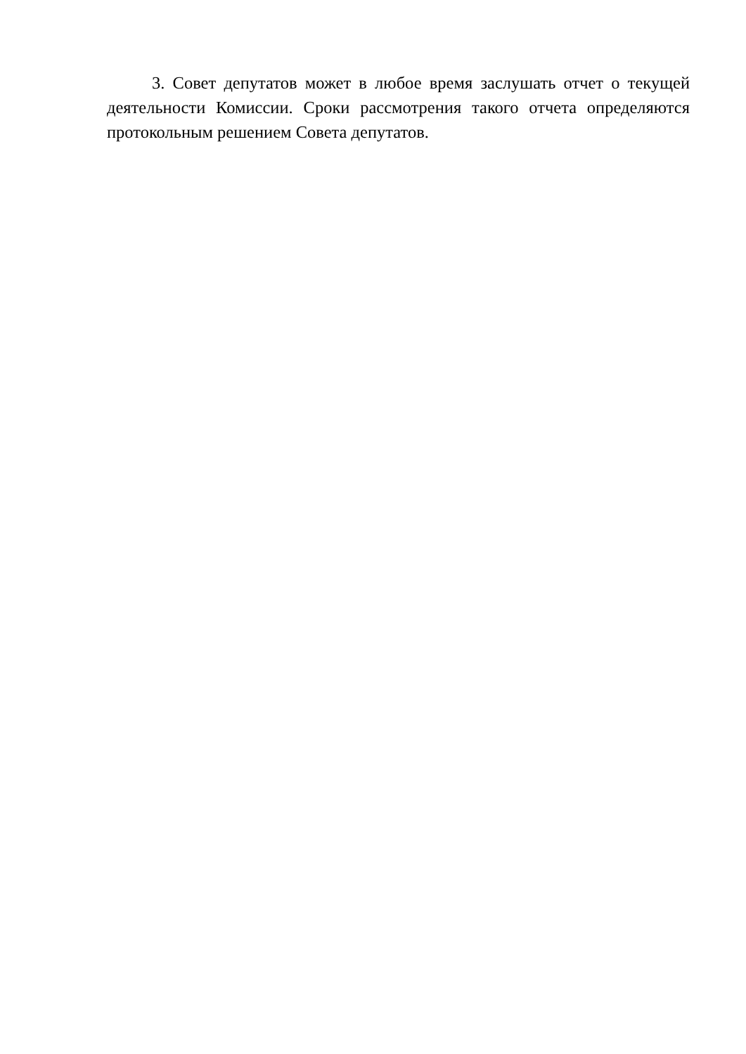3. Совет депутатов может в любое время заслушать отчет о текущей деятельности Комиссии. Сроки рассмотрения такого отчета определяются протокольным решением Совета депутатов.